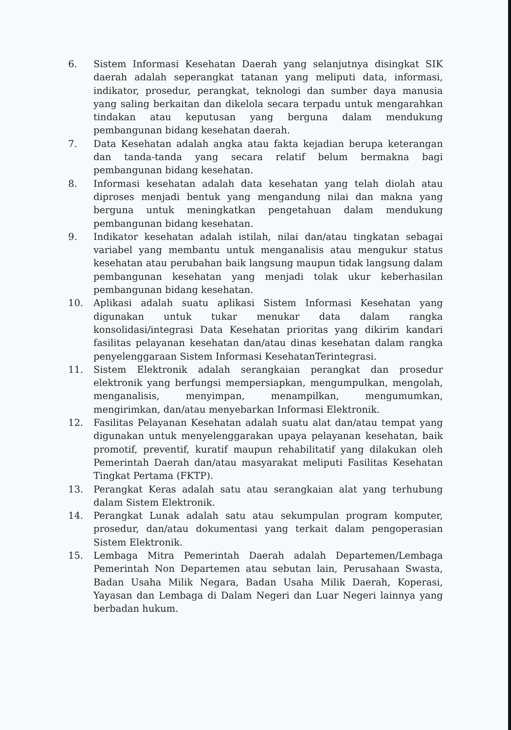6. Sistem Informasi Kesehatan Daerah yang selanjutnya disingkat SIK daerah adalah seperangkat tatanan yang meliputi data, informasi, indikator, prosedur, perangkat, teknologi dan sumber daya manusia yang saling berkaitan dan dikelola secara terpadu untuk mengarahkan tindakan atau keputusan yang berguna dalam mendukung pembangunan bidang kesehatan daerah.
7. Data Kesehatan adalah angka atau fakta kejadian berupa keterangan dan tanda-tanda yang secara relatif belum bermakna bagi pembangunan bidang kesehatan.
8. Informasi kesehatan adalah data kesehatan yang telah diolah atau diproses menjadi bentuk yang mengandung nilai dan makna yang berguna untuk meningkatkan pengetahuan dalam mendukung pembangunan bidang kesehatan.
9. Indikator kesehatan adalah istilah, nilai dan/atau tingkatan sebagai variabel yang membantu untuk menganalisis atau mengukur status kesehatan atau perubahan baik langsung maupun tidak langsung dalam pembangunan kesehatan yang menjadi tolak ukur keberhasilan pembangunan bidang kesehatan.
10. Aplikasi adalah suatu aplikasi Sistem Informasi Kesehatan yang digunakan untuk tukar menukar data dalam rangka konsolidasi/integrasi Data Kesehatan prioritas yang dikirim kandari fasilitas pelayanan kesehatan dan/atau dinas kesehatan dalam rangka penyelenggaraan Sistem Informasi KesehatanTerintegrasi.
11. Sistem Elektronik adalah serangkaian perangkat dan prosedur elektronik yang berfungsi mempersiapkan, mengumpulkan, mengolah, menganalisis, menyimpan, menampilkan, mengumumkan, mengirimkan, dan/atau menyebarkan Informasi Elektronik.
12. Fasilitas Pelayanan Kesehatan adalah suatu alat dan/atau tempat yang digunakan untuk menyelenggarakan upaya pelayanan kesehatan, baik promotif, preventif, kuratif maupun rehabilitatif yang dilakukan oleh Pemerintah Daerah dan/atau masyarakat meliputi Fasilitas Kesehatan Tingkat Pertama (FKTP).
13. Perangkat Keras adalah satu atau serangkaian alat yang terhubung dalam Sistem Elektronik.
14. Perangkat Lunak adalah satu atau sekumpulan program komputer, prosedur, dan/atau dokumentasi yang terkait dalam pengoperasian Sistem Elektronik.
15. Lembaga Mitra Pemerintah Daerah adalah Departemen/Lembaga Pemerintah Non Departemen atau sebutan lain, Perusahaan Swasta, Badan Usaha Milik Negara, Badan Usaha Milik Daerah, Koperasi, Yayasan dan Lembaga di Dalam Negeri dan Luar Negeri lainnya yang berbadan hukum.